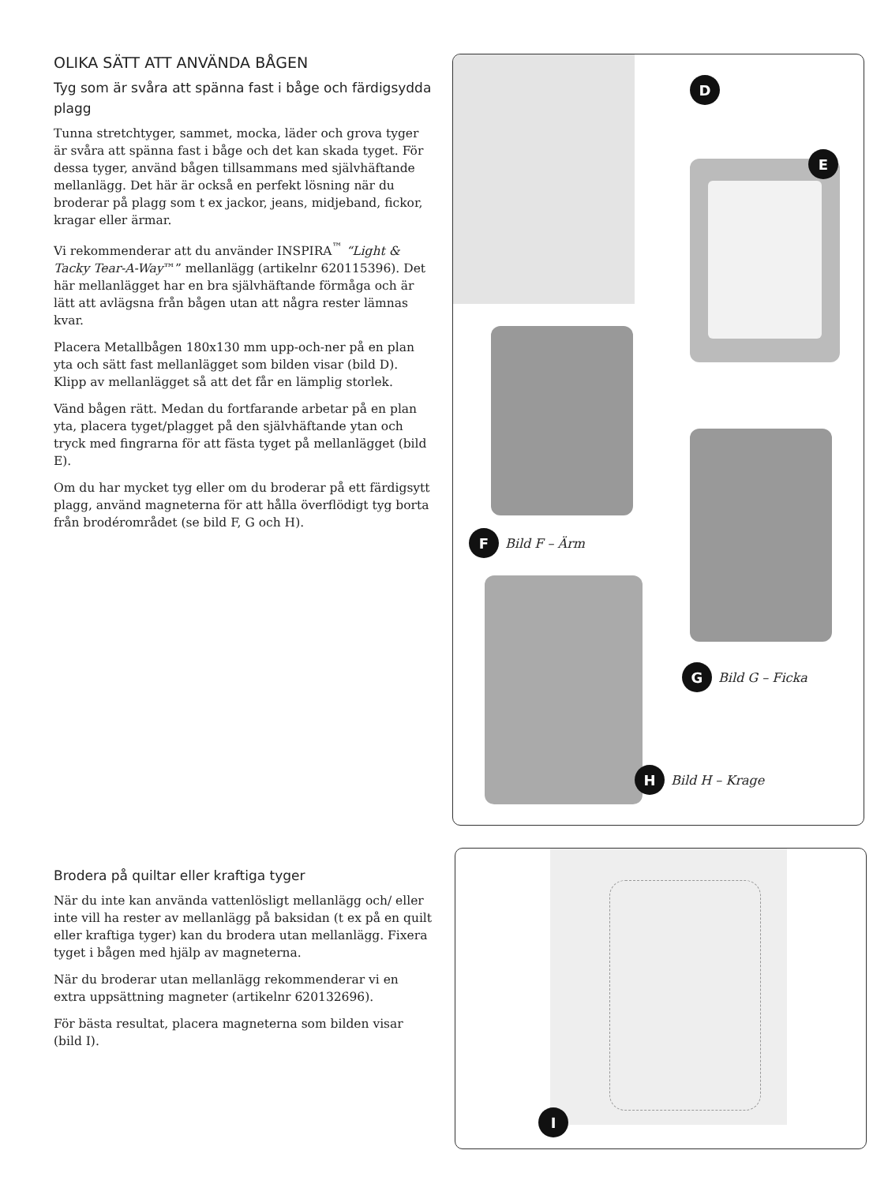OLIKA SÄTT ATT ANVÄNDA BÅGEN
Tyg som är svåra att spänna fast i båge och färdigsydda plagg
Tunna stretchtyger, sammet, mocka, läder och grova tyger är svåra att spänna fast i båge och det kan skada tyget. För dessa tyger, använd bågen tillsammans med självhäftande mellanlägg. Det här är också en perfekt lösning när du broderar på plagg som t ex jackor, jeans, midjeband, fickor, kragar eller ärmar.
Vi rekommenderar att du använder INSPIRA<sup>™</sup> “Light & Tacky Tear-A-Way™” mellanlägg (artikelnr 620115396). Det här mellanlägget har en bra självhäftande förmåga och är lätt att avlägsna från bågen utan att några rester lämnas kvar.
Placera Metallbågen 180x130 mm upp-och-ner på en plan yta och sätt fast mellanlägget som bilden visar (bild D). Klipp av mellanlägget så att det får en lämplig storlek.
Vänd bågen rätt. Medan du fortfarande arbetar på en plan yta, placera tyget/plagget på den självhäftande ytan och tryck med fingrarna för att fästa tyget på mellanlägget (bild E).
Om du har mycket tyg eller om du broderar på ett färdigsytt plagg, använd magneterna för att hålla överflödigt tyg borta från brodérområdet (se bild F, G och H).
D
E
F Bild F – Ärm
G Bild G – Ficka
H Bild H – Krage
Brodera på quiltar eller kraftiga tyger
När du inte kan använda vattenlösligt mellanlägg och/ eller inte vill ha rester av mellanlägg på baksidan (t ex på en quilt eller kraftiga tyger) kan du brodera utan mellanlägg. Fixera tyget i bågen med hjälp av magneterna.
När du broderar utan mellanlägg rekommenderar vi en extra uppsättning magneter (artikelnr 620132696).
För bästa resultat, placera magneterna som bilden visar (bild I).
I